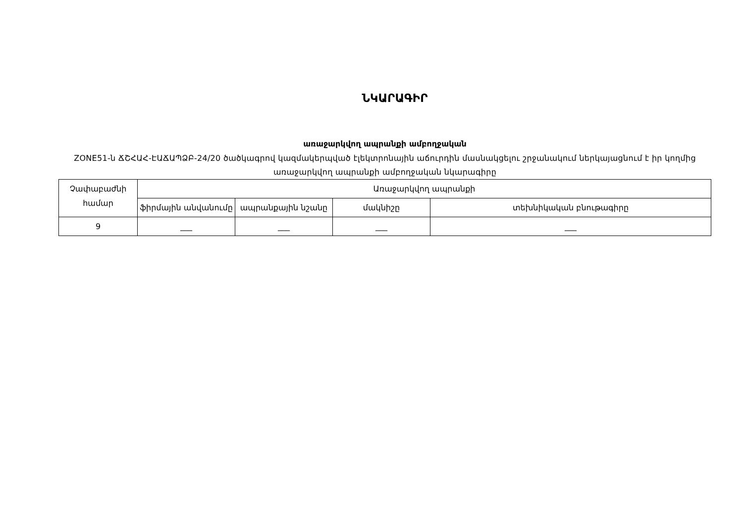ՆԿԱՐԱԳԻՐ
առաջարկվող ապրանքի ամբողջական
ZONE51-ն ՃՇՀԱՀ-ԷԱՃԱՊՁԲ-24/20 ծածկագրով կազմակերպված էլեկտրոնային աճուրդին մասնակցելու շրջանակում ներկայացնում է իր կողմից առաջարկվող ապրանքի ամբողջական նկարագիրը
| Չափաբաժնի համար | Առաջարկվող ապրանքի | | | |
| --- | --- | --- | --- | --- |
| | ֆիրմային անվանումը | ապրանքային նշանը | մակնիշը | տեխնիկական բնութագիրը |
| 9 | ___ | ___ | ___ | ___ |